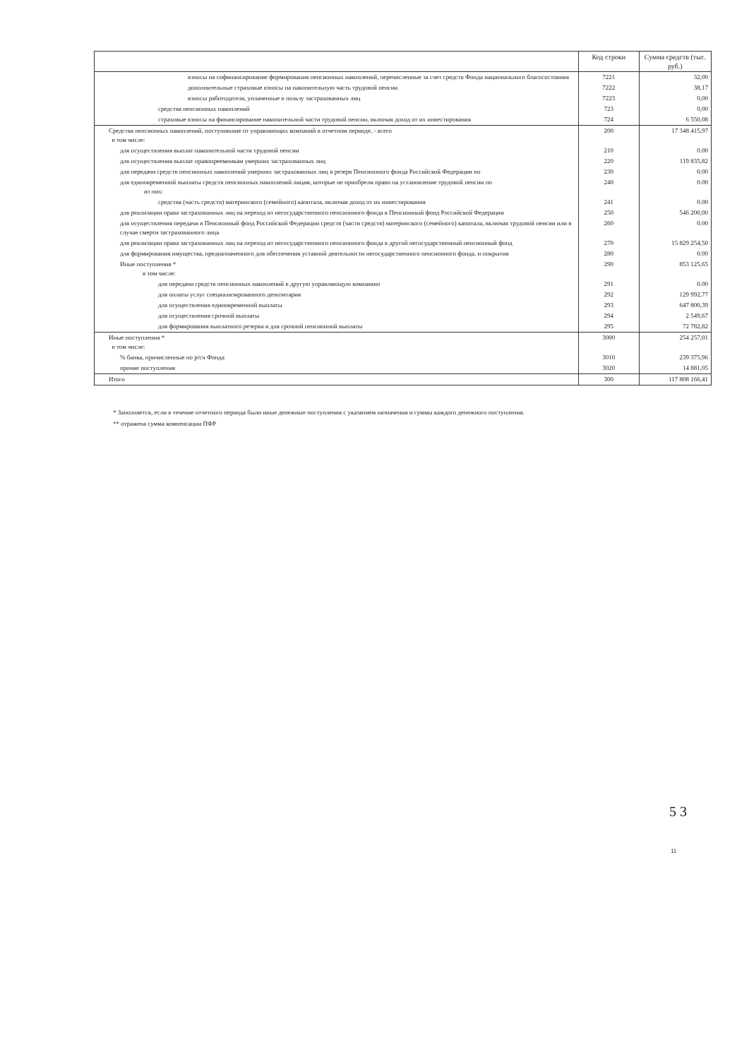| | Код строки | Сумма средств (тыс. руб.) |
| --- | --- | --- |
| взносы на софинансирование формирования пенсионных накоплений, перечисленные за счет средств Фонда национального благосостояния | 7221 | 32,00 |
| дополнительные страховые взносы на накопительную часть трудовой пенсии | 7222 | 38,17 |
| взносы работодателя, уплаченные в пользу застрахованных лиц | 7223 | 0,00 |
| средства пенсионных накоплений | 723 | 0,00 |
| страховые взносы на финансирование накопительной части трудовой пенсии, включая доход от их инвестирования | 724 | 6 550,08 |
| Средства пенсионных накоплений, поступившие от управляющих компаний в отчетном периоде, - всего в том числе: | 200 | 17 348 415,97 |
| для осуществления выплат накопительной части трудовой пенсии | 210 | 0.00 |
| для осуществления выплат правопреемникам умерших застрахованных лиц | 220 | 119 835,82 |
| для передачи средств пенсионных накоплений умерших застрахованных лиц в резерв Пенсионного фонда Российской Федерации по | 230 | 0.00 |
| для единовременной выплаты средств пенсионных накоплений лицам, которые не приобрели право на установление трудовой пенсии по из них: | 240 | 0.00 |
| средства (часть средств) материнского (семейного) капитала, включая доход от их инвестирования | 241 | 0.00 |
| для реализации права застрахованных лиц на переход из негосударственного пенсионного фонда в Пенсионный фонд Российской Федерации | 250 | 546 200,00 |
| для осуществления передачи в Пенсионный фонд Российской Федерации средств (части средств) материнского (семейного) капитала, включая трудовой пенсии или в случае смерти застрахованного лица | 260 | 0.00 |
| для реализации права застрахованных лиц на переход из негосударственного пенсионного фонда в другой негосударственный пенсионный фонд | 270 | 15 829 254,50 |
| для формирования имущества, предназначенного для обеспечения уставной деятельности негосударственного пенсионного фонда, и покрытия | 280 | 0.00 |
| Иные поступления * в том числе: | 290 | 853 125,65 |
| для передачи средств пенсионных накоплений в другую управляющую компанию | 291 | 0.00 |
| для оплаты услуг специализированного депозитария | 292 | 129 992,77 |
| для осуществления единовременной выплаты | 293 | 647 800,39 |
| для осуществления срочной выплаты | 294 | 2 549,67 |
| для формирования выплатного резерва и для срочной пенсионной выплаты | 295 | 72 782,82 |
| Иные поступления * в том числе: | 3000 | 254 257,01 |
| % банка, причисленные по р/сч Фонда | 3010 | 239 375,96 |
| прочие поступления | 3020 | 14 881,05 |
| Итого | 300 | 117 808 166,41 |
* Заполняется, если в течение отчетного периода были иные денежные поступления с указанием назначения и суммы каждого денежного поступления.
** отражена сумма компенсации ПФР
5 3
11